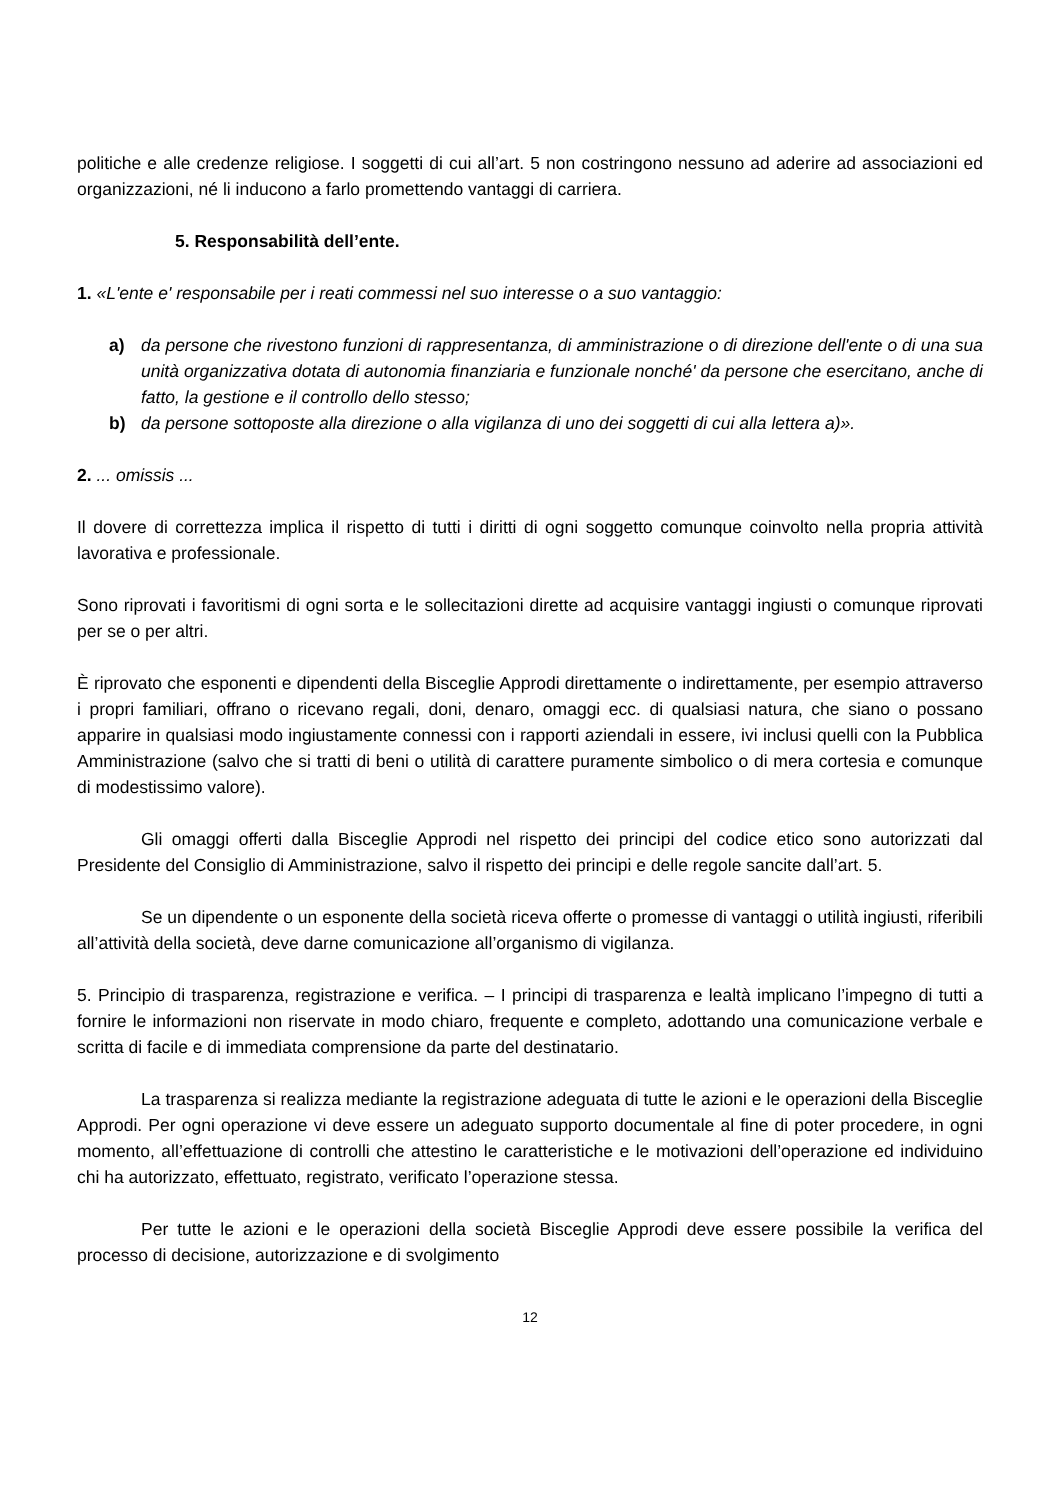politiche e alle credenze religiose. I soggetti di cui all’art. 5 non costringono nessuno ad aderire ad associazioni ed organizzazioni, né li inducono a farlo promettendo vantaggi di carriera.
5. Responsabilità dell’ente.
1. «L'ente e' responsabile per i reati commessi nel suo interesse o a suo vantaggio:
a) da persone che rivestono funzioni di rappresentanza, di amministrazione o di direzione dell'ente o di una sua unità organizzativa dotata di autonomia finanziaria e funzionale nonché' da persone che esercitano, anche di fatto, la gestione e il controllo dello stesso;
b) da persone sottoposte alla direzione o alla vigilanza di uno dei soggetti di cui alla lettera a)».
2. ... omissis ...
Il dovere di correttezza implica il rispetto di tutti i diritti di ogni soggetto comunque coinvolto nella propria attività lavorativa e professionale.
Sono riprovati i favoritismi di ogni sorta e le sollecitazioni dirette ad acquisire vantaggi ingiusti o comunque riprovati per se o per altri.
È riprovato che esponenti e dipendenti della Bisceglie Approdi direttamente o indirettamente, per esempio attraverso i propri familiari, offrano o ricevano regali, doni, denaro, omaggi ecc. di qualsiasi natura, che siano o possano apparire in qualsiasi modo ingiustamente connessi con i rapporti aziendali in essere, ivi inclusi quelli con la Pubblica Amministrazione (salvo che si tratti di beni o utilità di carattere puramente simbolico o di mera cortesia e comunque di modestissimo valore).
Gli omaggi offerti dalla Bisceglie Approdi nel rispetto dei principi del codice etico sono autorizzati dal Presidente del Consiglio di Amministrazione, salvo il rispetto dei principi e delle regole sancite dall’art. 5.
Se un dipendente o un esponente della società riceva offerte o promesse di vantaggi o utilità ingiusti, riferibili all’attività della società, deve darne comunicazione all’organismo di vigilanza.
5. Principio di trasparenza, registrazione e verifica. – I principi di trasparenza e lealtà implicano l’impegno di tutti a fornire le informazioni non riservate in modo chiaro, frequente e completo, adottando una comunicazione verbale e scritta di facile e di immediata comprensione da parte del destinatario.
La trasparenza si realizza mediante la registrazione adeguata di tutte le azioni e le operazioni della Bisceglie Approdi. Per ogni operazione vi deve essere un adeguato supporto documentale al fine di poter procedere, in ogni momento, all’effettuazione di controlli che attestino le caratteristiche e le motivazioni dell’operazione ed individuino chi ha autorizzato, effettuato, registrato, verificato l’operazione stessa.
Per tutte le azioni e le operazioni della società Bisceglie Approdi deve essere possibile la verifica del processo di decisione, autorizzazione e di svolgimento
12